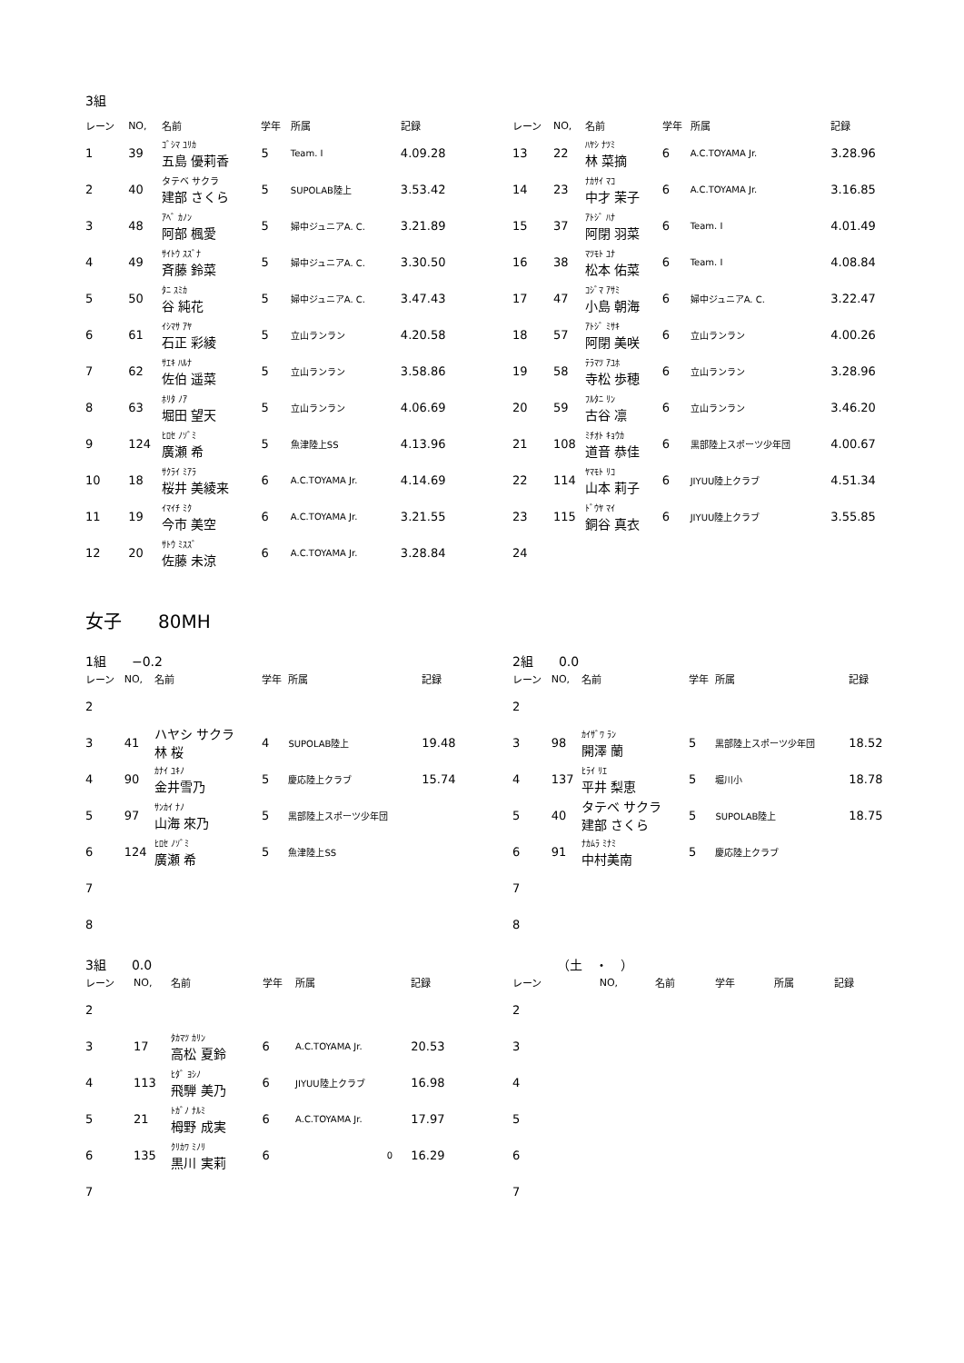3組
| レーン | NO, | 名前 | 学年 | 所属 | 記録 |
| --- | --- | --- | --- | --- | --- |
| 1 | 39 | ｺﾞｼﾏ ﾕﾘｶ 五島 優莉香 | 5 | Team. I | 4.09.28 |
| 2 | 40 | タテベ サクラ 建部 さくら | 5 | SUPOLAB陸上 | 3.53.42 |
| 3 | 48 | ｱﾍﾞ ｶﾉﾝ 阿部 楓愛 | 5 | 婦中ジュニアA. C. | 3.21.89 |
| 4 | 49 | ｻｲﾄｳ ｽｽﾞﾅ 斉藤 鈴菜 | 5 | 婦中ジュニアA. C. | 3.30.50 |
| 5 | 50 | ﾀﾆ ｽﾐｶ 谷 純花 | 5 | 婦中ジュニアA. C. | 3.47.43 |
| 6 | 61 | ｲｼﾏｻ ｱﾔ 石正 彩綾 | 5 | 立山ランラン | 4.20.58 |
| 7 | 62 | ｻｴｷ ﾊﾙﾅ 佐伯 遥菜 | 5 | 立山ランラン | 3.58.86 |
| 8 | 63 | ﾎﾘﾀ ﾉｱ 堀田 望天 | 5 | 立山ランラン | 4.06.69 |
| 9 | 124 | ﾋﾛｾ ﾉｿﾞﾐ 廣瀬 希 | 5 | 魚津陸上SS | 4.13.96 |
| 10 | 18 | ｻｸﾗｲ ﾐｱﾗ 桜井 美綾来 | 6 | A.C.TOYAMA Jr. | 4.14.69 |
| 11 | 19 | ｲﾏｲﾁ ﾐｸ 今市 美空 | 6 | A.C.TOYAMA Jr. | 3.21.55 |
| 12 | 20 | ｻﾄｳ ﾐｽｽﾞ 佐藤 未涼 | 6 | A.C.TOYAMA Jr. | 3.28.84 |
| レーン | NO, | 名前 | 学年 | 所属 | 記録 |
| --- | --- | --- | --- | --- | --- |
| 13 | 22 | ﾊﾔｼ ﾅﾂﾐ 林 菜摘 | 6 | A.C.TOYAMA Jr. | 3.28.96 |
| 14 | 23 | ﾅｶｻｲ ﾏｺ 中才 茉子 | 6 | A.C.TOYAMA Jr. | 3.16.85 |
| 15 | 37 | ｱﾄｼﾞ ﾊﾅ 阿閉 羽菜 | 6 | Team. I | 4.01.49 |
| 16 | 38 | ﾏﾂﾓﾄ ﾕﾅ 松本 佑菜 | 6 | Team. I | 4.08.84 |
| 17 | 47 | ｺｼﾞﾏ ｱｻﾐ 小島 朝海 | 6 | 婦中ジュニアA. C. | 3.22.47 |
| 18 | 57 | ｱﾄｼﾞ ﾐｻｷ 阿閉 美咲 | 6 | 立山ランラン | 4.00.26 |
| 19 | 58 | ﾃﾗﾏﾂ ｱﾕﾎ 寺松 歩穂 | 6 | 立山ランラン | 3.28.96 |
| 20 | 59 | ﾌﾙﾀﾆ ﾘﾝ 古谷 凛 | 6 | 立山ランラン | 3.46.20 |
| 21 | 108 | ﾐﾁｵﾄ ｷｮｳｶ 道音 恭佳 | 6 | 黒部陸上スポーツ少年団 | 4.00.67 |
| 22 | 114 | ﾔﾏﾓﾄ ﾘｺ 山本 莉子 | 6 | JIYUU陸上クラブ | 4.51.34 |
| 23 | 115 | ﾄﾞｳﾔ ﾏｲ 銅谷 真衣 | 6 | JIYUU陸上クラブ | 3.55.85 |
| 24 | | | | | |
女子　　80MH
1組　　−0.2 2組　　0.0
| レーン | NO, | 名前 | 学年 | 所属 | 記録 |
| --- | --- | --- | --- | --- | --- |
| 2 | | | | | |
| 3 | 41 | ハヤシ サクラ 林 桜 | 4 | SUPOLAB陸上 | 19.48 |
| 4 | 90 | ｶﾅｲ ﾕｷﾉ 金井雪乃 | 5 | 慶応陸上クラブ | 15.74 |
| 5 | 97 | ｻﾝｶｲ ﾅﾉ 山海 來乃 | 5 | 黒部陸上スポーツ少年団 | |
| 6 | 124 | ﾋﾛｾ ﾉｿﾞﾐ 廣瀬 希 | 5 | 魚津陸上SS | |
| 7 | | | | | |
| 8 | | | | | |
| レーン | NO, | 名前 | 学年 | 所属 | 記録 |
| --- | --- | --- | --- | --- | --- |
| 2 | | | | | |
| 3 | 98 | ｶｲｻﾞﾜ ﾗﾝ 開澤 蘭 | 5 | 黒部陸上スポーツ少年団 | 18.52 |
| 4 | 137 | ﾋﾗｲ ﾘｴ 平井 梨恵 | 5 | 堀川小 | 18.78 |
| 5 | 40 | タテベ サクラ 建部 さくら | 5 | SUPOLAB陸上 | 18.75 |
| 6 | 91 | ﾅｶﾑﾗ ﾐﾅﾐ 中村美南 | 5 | 慶応陸上クラブ | |
| 7 | | | | | |
| 8 | | | | | |
3組　　0.0 　　　　（土　・　）
| レーン | NO, | 名前 | 学年 | 所属 | 記録 |
| --- | --- | --- | --- | --- | --- |
| 2 | | | | | |
| 3 | 17 | ﾀｶﾏﾂ ｶﾘﾝ 高松 夏鈴 | 6 | A.C.TOYAMA Jr. | 20.53 |
| 4 | 113 | ﾋﾀﾞ ﾖｼﾉ 飛騨 美乃 | 6 | JIYUU陸上クラブ | 16.98 |
| 5 | 21 | ﾄｶﾞﾉ ﾅﾙﾐ 栂野 成実 | 6 | A.C.TOYAMA Jr. | 17.97 |
| 6 | 135 | ｸﾘｶﾜ ﾐﾉﾘ 黒川 実莉 | 6 | 0 | 16.29 |
| 7 | | | | | |
| レーン | NO, | 名前 | 学年 | 所属 | 記録 |
| --- | --- | --- | --- | --- | --- |
| 2 | | | | | |
| 3 | | | | | |
| 4 | | | | | |
| 5 | | | | | |
| 6 | | | | | |
| 7 | | | | | |